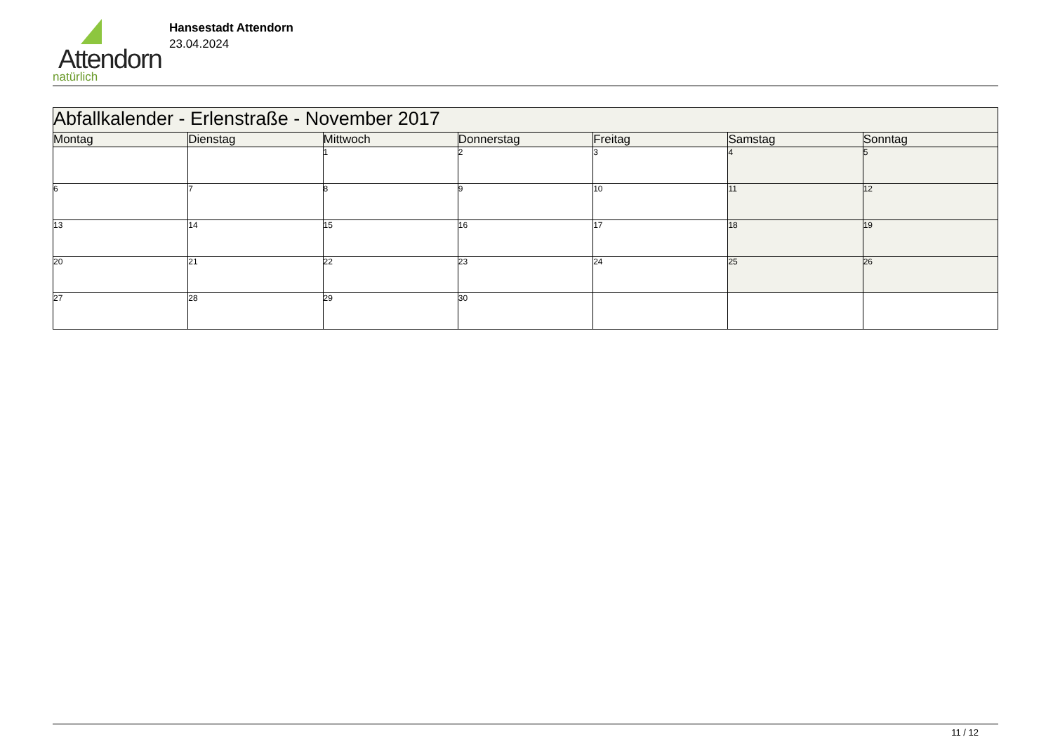Attendorn
natürlich
Hansestadt Attendorn
23.04.2024
| Abfallkalender - Erlenstraße - November 2017 | | | | | | |
| --- | --- | --- | --- | --- | --- | --- |
| Montag | Dienstag | Mittwoch | Donnerstag | Freitag | Samstag | Sonntag |
| | | 1 | 2 | 3 | 4 | 5 |
| 6 | 7 | 8 | 9 | 10 | 11 | 12 |
| 13 | 14 | 15 | 16 | 17 | 18 | 19 |
| 20 | 21 | 22 | 23 | 24 | 25 | 26 |
| 27 | 28 | 29 | 30 | | | |
11 / 12